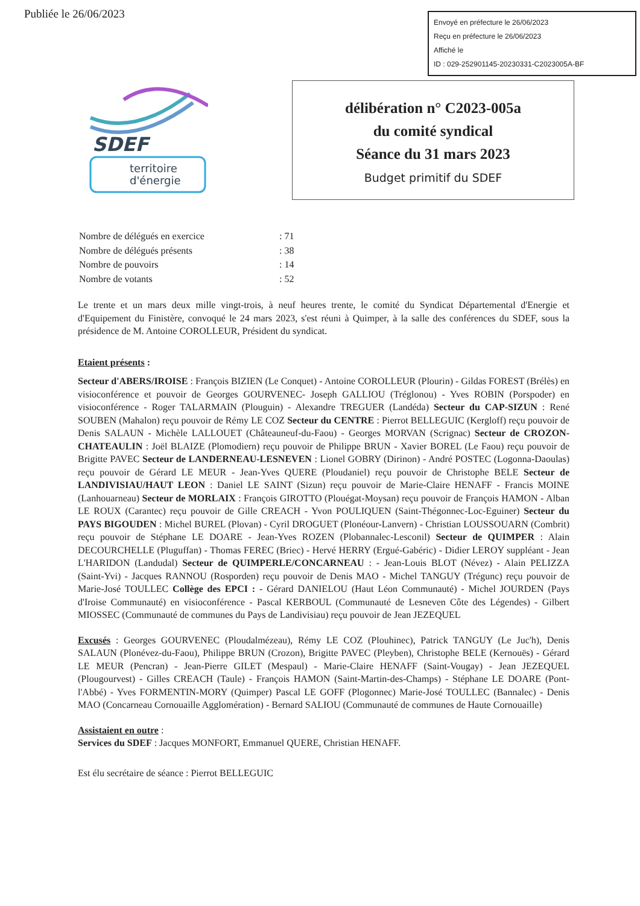Publiée le 26/06/2023
Envoyé en préfecture le 26/06/2023
Reçu en préfecture le 26/06/2023
Affiché le
ID : 029-252901145-20230331-C2023005A-BF
SDEF
territoire
d'énergie
délibération n° C2023-005a
du comité syndical
Séance du 31 mars 2023
Budget primitif du SDEF
| Nombre de délégués en exercice | : 71 |
| Nombre de délégués présents | : 38 |
| Nombre de pouvoirs | : 14 |
| Nombre de votants | : 52 |
Le trente et un mars deux mille vingt-trois, à neuf heures trente, le comité du Syndicat Départemental d'Energie et d'Equipement du Finistère, convoqué le 24 mars 2023, s'est réuni à Quimper, à la salle des conférences du SDEF, sous la présidence de M. Antoine COROLLEUR, Président du syndicat.
Etaient présents :
Secteur d'ABERS/IROISE : François BIZIEN (Le Conquet) - Antoine COROLLEUR (Plourin) - Gildas FOREST (Brélès) en visioconférence et pouvoir de Georges GOURVENEC- Joseph GALLIOU (Tréglonou) - Yves ROBIN (Porspoder) en visioconférence - Roger TALARMAIN (Plouguin) - Alexandre TREGUER (Landéda) Secteur du CAP-SIZUN : René SOUBEN (Mahalon) reçu pouvoir de Rémy LE COZ Secteur du CENTRE : Pierrot BELLEGUIC (Kergloff) reçu pouvoir de Denis SALAUN - Michèle LALLOUET (Châteauneuf-du-Faou) - Georges MORVAN (Scrignac) Secteur de CROZON-CHATEAULIN : Joël BLAIZE (Plomodiern) reçu pouvoir de Philippe BRUN - Xavier BOREL (Le Faou) reçu pouvoir de Brigitte PAVEC Secteur de LANDERNEAU-LESNEVEN : Lionel GOBRY (Dirinon) - André POSTEC (Logonna-Daoulas) reçu pouvoir de Gérard LE MEUR - Jean-Yves QUERE (Ploudaniel) reçu pouvoir de Christophe BELE Secteur de LANDIVISIAU/HAUT LEON : Daniel LE SAINT (Sizun) reçu pouvoir de Marie-Claire HENAFF - Francis MOINE (Lanhouarneau) Secteur de MORLAIX : François GIROTTO (Plouégat-Moysan) reçu pouvoir de François HAMON - Alban LE ROUX (Carantec) reçu pouvoir de Gille CREACH - Yvon POULIQUEN (Saint-Thégonnec-Loc-Eguiner) Secteur du PAYS BIGOUDEN : Michel BUREL (Plovan) - Cyril DROGUET (Plonéour-Lanvern) - Christian LOUSSOUARN (Combrit) reçu pouvoir de Stéphane LE DOARE - Jean-Yves ROZEN (Plobannalec-Lesconil) Secteur de QUIMPER : Alain DECOURCHELLE (Pluguffan) - Thomas FEREC (Briec) - Hervé HERRY (Ergué-Gabéric) - Didier LEROY suppléant - Jean L'HARIDON (Landudal) Secteur de QUIMPERLE/CONCARNEAU : - Jean-Louis BLOT (Névez) - Alain PELIZZA (Saint-Yvi) - Jacques RANNOU (Rosporden) reçu pouvoir de Denis MAO - Michel TANGUY (Trégunc) reçu pouvoir de Marie-José TOULLEC Collège des EPCI : - Gérard DANIELOU (Haut Léon Communauté) - Michel JOURDEN (Pays d'Iroise Communauté) en visioconférence - Pascal KERBOUL (Communauté de Lesneven Côte des Légendes) - Gilbert MIOSSEC (Communauté de communes du Pays de Landivisiau) reçu pouvoir de Jean JEZEQUEL
Excusés : Georges GOURVENEC (Ploudalmézeau), Rémy LE COZ (Plouhinec), Patrick TANGUY (Le Juc'h), Denis SALAUN (Plonévez-du-Faou), Philippe BRUN (Crozon), Brigitte PAVEC (Pleyben), Christophe BELE (Kernouës) - Gérard LE MEUR (Pencran) - Jean-Pierre GILET (Mespaul) - Marie-Claire HENAFF (Saint-Vougay) - Jean JEZEQUEL (Plougourvest) - Gilles CREACH (Taule) - François HAMON (Saint-Martin-des-Champs) - Stéphane LE DOARE (Pont-l'Abbé) - Yves FORMENTIN-MORY (Quimper) Pascal LE GOFF (Plogonnec) Marie-José TOULLEC (Bannalec) - Denis MAO (Concarneau Cornouaille Agglomération) - Bernard SALIOU (Communauté de communes de Haute Cornouaille)
Assistaient en outre :
Services du SDEF : Jacques MONFORT, Emmanuel QUERE, Christian HENAFF.
Est élu secrétaire de séance : Pierrot BELLEGUIC